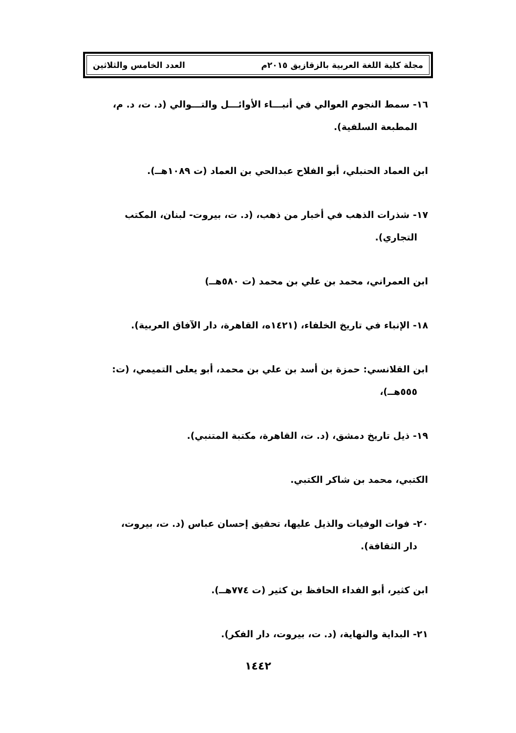مجلة كلية اللغة العربية بالزقازيق ٢٠١٥م العدد الخامس والثلاثين
١٦- سمط النجوم العوالي في أنبـــاء الأوائـــل والتـــوالي (د. ت، د. م،
المطبعة السلفية).
ابن العماد الحنبلي، أبو الفلاح عبدالحي بن العماد (ت ١٠٨٩هــ).
١٧- شذرات الذهب في أخبار من ذهب، (د. ت، بيروت- لبنان، المكتب
التجاري).
ابن العمراني، محمد بن علي بن محمد (ت ٥٨٠هــ)
١٨- الإنباء في تاريخ الخلفاء، (١٤٢١ه، القاهرة، دار الآفاق العربية).
ابن القلانسي: حمزة بن أسد بن علي بن محمد، أبو يعلى التميمي، (ت:
٥٥٥هــ)،
١٩- ذيل تاريخ دمشق، (د. ت، القاهرة، مكتبة المتنبي).
الكتبي، محمد بن شاكر الكتبي.
٢٠- فوات الوفيات والذيل عليها، تحقيق إحسان عباس (د. ت، بيروت،
دار الثقافة).
ابن كثير، أبو الفداء الحافظ بن كثير (ت ٧٧٤هــ).
٢١- البداية والنهاية، (د. ت، بيروت، دار الفكر).
١٤٤٢